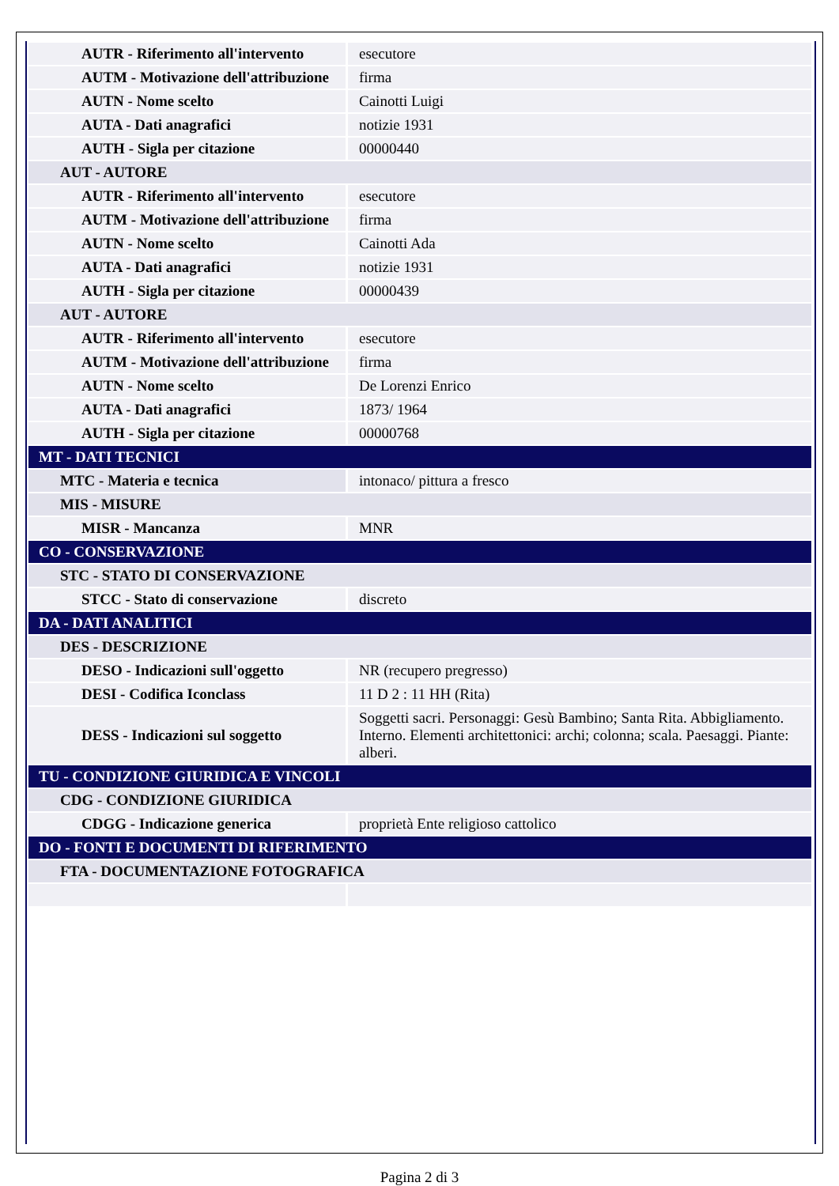| AUTR - Riferimento all'intervento | esecutore |
| AUTM - Motivazione dell'attribuzione | firma |
| AUTN - Nome scelto | Cainotti Luigi |
| AUTA - Dati anagrafici | notizie 1931 |
| AUTH - Sigla per citazione | 00000440 |
| AUT - AUTORE | |
| AUTR - Riferimento all'intervento | esecutore |
| AUTM - Motivazione dell'attribuzione | firma |
| AUTN - Nome scelto | Cainotti Ada |
| AUTA - Dati anagrafici | notizie 1931 |
| AUTH - Sigla per citazione | 00000439 |
| AUT - AUTORE | |
| AUTR - Riferimento all'intervento | esecutore |
| AUTM - Motivazione dell'attribuzione | firma |
| AUTN - Nome scelto | De Lorenzi Enrico |
| AUTA - Dati anagrafici | 1873/ 1964 |
| AUTH - Sigla per citazione | 00000768 |
| MT - DATI TECNICI | |
| MTC - Materia e tecnica | intonaco/ pittura a fresco |
| MIS - MISURE | |
| MISR - Mancanza | MNR |
| CO - CONSERVAZIONE | |
| STC - STATO DI CONSERVAZIONE | |
| STCC - Stato di conservazione | discreto |
| DA - DATI ANALITICI | |
| DES - DESCRIZIONE | |
| DESO - Indicazioni sull'oggetto | NR (recupero pregresso) |
| DESI - Codifica Iconclass | 11 D 2 : 11 HH (Rita) |
| DESS - Indicazioni sul soggetto | Soggetti sacri. Personaggi: Gesù Bambino; Santa Rita. Abbigliamento. Interno. Elementi architettonici: archi; colonna; scala. Paesaggi. Piante: alberi. |
| TU - CONDIZIONE GIURIDICA E VINCOLI | |
| CDG - CONDIZIONE GIURIDICA | |
| CDGG - Indicazione generica | proprietà Ente religioso cattolico |
| DO - FONTI E DOCUMENTI DI RIFERIMENTO | |
| FTA - DOCUMENTAZIONE FOTOGRAFICA | |
Pagina 2 di 3